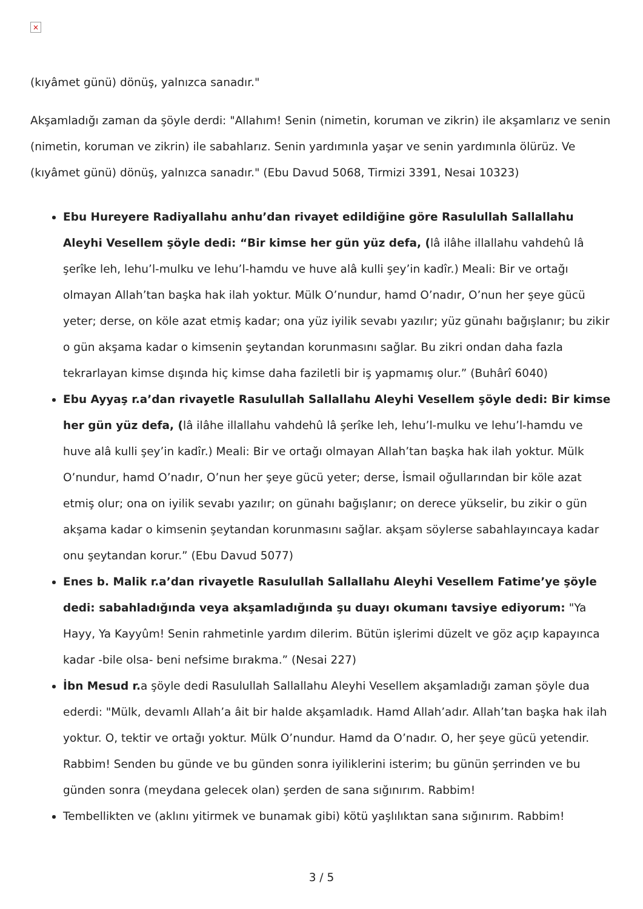×
(kıyâmet günü) dönüş, yalnızca sanadır."
Akşamladığı zaman da şöyle derdi: "Allahım! Senin (nimetin, koruman ve zikrin) ile akşamlarız ve senin (nimetin, koruman ve zikrin) ile sabahlarız. Senin yardımınla yaşar ve senin yardımınla ölürüz. Ve (kıyâmet günü) dönüş, yalnızca sanadır." (Ebu Davud 5068, Tirmizi 3391, Nesai 10323)
Ebu Hureyere Radiyallahu anhu’dan rivayet edildiğine göre Rasulullah Sallallahu Aleyhi Vesellem şöyle dedi: “Bir kimse her gün yüz defa, (lâ ilâhe illallahu vahdehû lâ şerîke leh, lehu’l-mulku ve lehu’l-hamdu ve huve alâ kulli şey’in kadîr.) Meali: Bir ve ortağı olmayan Allah’tan başka hak ilah yoktur. Mülk O’nundur, hamd O’nadır, O’nun her şeye gücü yeter; derse, on köle azat etmiş kadar; ona yüz iyilik sevabı yazılır; yüz günahı bağışlanır; bu zikir o gün akşama kadar o kimsenin şeytandan korunmasını sağlar. Bu zikri ondan daha fazla tekrarlayan kimse dışında hiç kimse daha faziletli bir iş yapmamış olur.” (Buhârî 6040)
Ebu Ayyaş r.a’dan rivayetle Rasulullah Sallallahu Aleyhi Vesellem şöyle dedi: Bir kimse her gün yüz defa, (lâ ilâhe illallahu vahdehû lâ şerîke leh, lehu’l-mulku ve lehu’l-hamdu ve huve alâ kulli şey’in kadîr.) Meali: Bir ve ortağı olmayan Allah’tan başka hak ilah yoktur. Mülk O’nundur, hamd O’nadır, O’nun her şeye gücü yeter; derse, İsmail oğullarından bir köle azat etmiş olur; ona on iyilik sevabı yazılır; on günahı bağışlanır; on derece yükselir, bu zikir o gün akşama kadar o kimsenin şeytandan korunmasını sağlar. akşam söylerse sabahlayıncaya kadar onu şeytandan korur.” (Ebu Davud 5077)
Enes b. Malik r.a’dan rivayetle Rasulullah Sallallahu Aleyhi Vesellem Fatime’ye şöyle dedi: sabahladığında veya akşamladığında şu duayı okumanı tavsiye ediyorum: "Ya Hayy, Ya Kayyûm! Senin rahmetinle yardım dilerim. Bütün işlerimi düzelt ve göz açıp kapayınca kadar -bile olsa- beni nefsime bırakma.” (Nesai 227)
İbn Mesud r. a şöyle dedi Rasulullah Sallallahu Aleyhi Vesellem akşamladığı zaman şöyle dua ederdi: "Mülk, devamlı Allah’a âit bir halde akşamladık. Hamd Allah’adır. Allah’tan başka hak ilah yoktur. O, tektir ve ortağı yoktur. Mülk O’nundur. Hamd da O’nadır. O, her şeye gücü yetendir. Rabbim! Senden bu günde ve bu günden sonra iyiliklerini isterim; bu günün şerrinden ve bu günden sonra (meydana gelecek olan) şerden de sana sığınırım. Rabbim!
Tembellikten ve (aklını yitirmek ve bunamak gibi) kötü yaşlılıktan sana sığınırım. Rabbim!
3 / 5